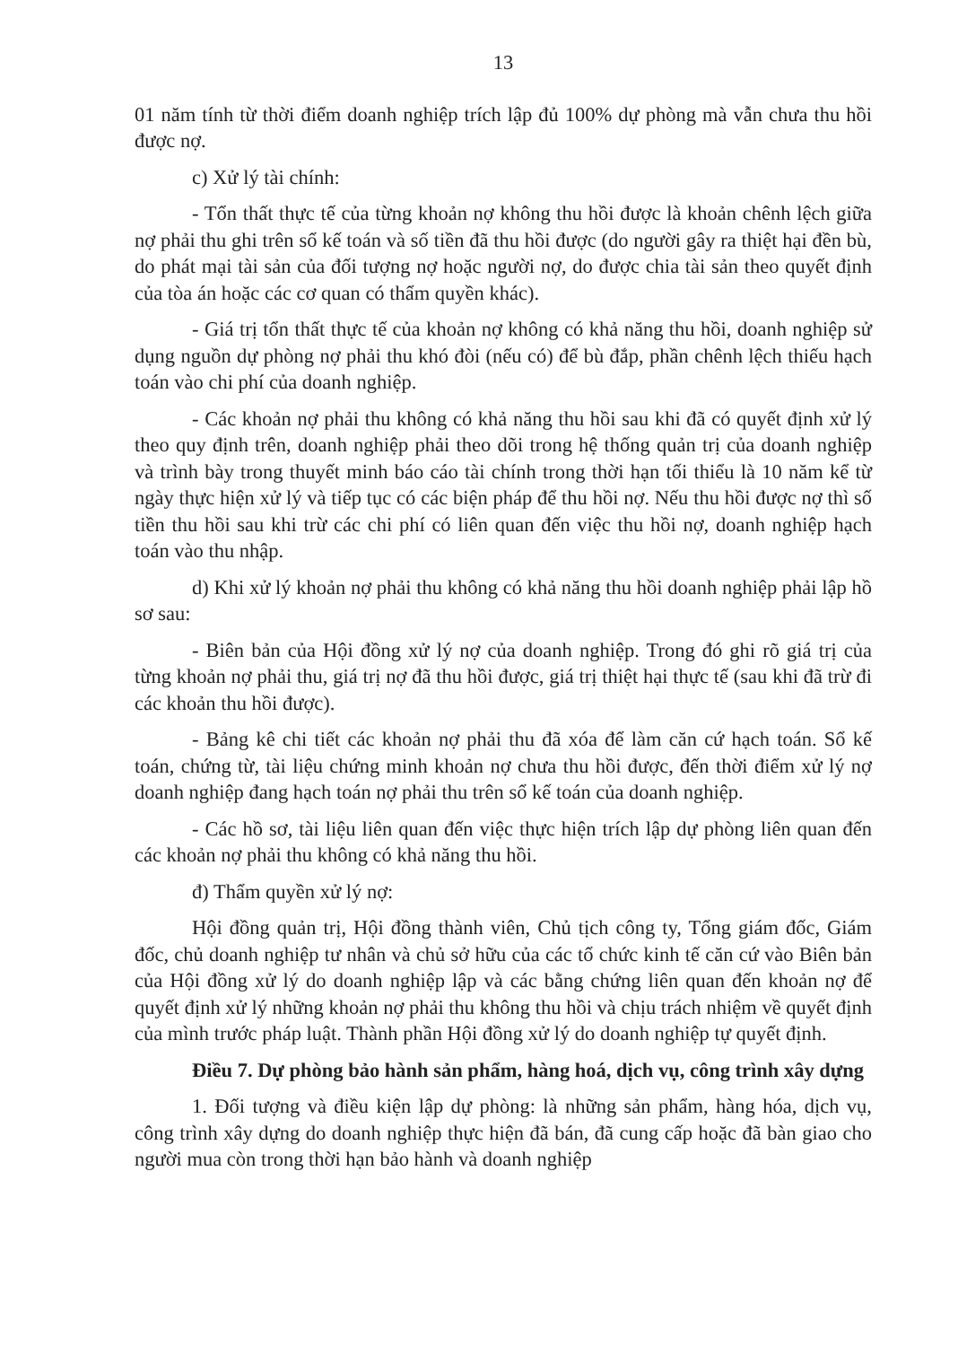13
01 năm tính từ thời điểm doanh nghiệp trích lập đủ 100% dự phòng mà vẫn chưa thu hồi được nợ.
c) Xử lý tài chính:
- Tổn thất thực tế của từng khoản nợ không thu hồi được là khoản chênh lệch giữa nợ phải thu ghi trên sổ kế toán và số tiền đã thu hồi được (do người gây ra thiệt hại đền bù, do phát mại tài sản của đối tượng nợ hoặc người nợ, do được chia tài sản theo quyết định của tòa án hoặc các cơ quan có thẩm quyền khác).
- Giá trị tổn thất thực tế của khoản nợ không có khả năng thu hồi, doanh nghiệp sử dụng nguồn dự phòng nợ phải thu khó đòi (nếu có) để bù đắp, phần chênh lệch thiếu hạch toán vào chi phí của doanh nghiệp.
- Các khoản nợ phải thu không có khả năng thu hồi sau khi đã có quyết định xử lý theo quy định trên, doanh nghiệp phải theo dõi trong hệ thống quản trị của doanh nghiệp và trình bày trong thuyết minh báo cáo tài chính trong thời hạn tối thiểu là 10 năm kể từ ngày thực hiện xử lý và tiếp tục có các biện pháp để thu hồi nợ. Nếu thu hồi được nợ thì số tiền thu hồi sau khi trừ các chi phí có liên quan đến việc thu hồi nợ, doanh nghiệp hạch toán vào thu nhập.
d) Khi xử lý khoản nợ phải thu không có khả năng thu hồi doanh nghiệp phải lập hồ sơ sau:
- Biên bản của Hội đồng xử lý nợ của doanh nghiệp. Trong đó ghi rõ giá trị của từng khoản nợ phải thu, giá trị nợ đã thu hồi được, giá trị thiệt hại thực tế (sau khi đã trừ đi các khoản thu hồi được).
- Bảng kê chi tiết các khoản nợ phải thu đã xóa để làm căn cứ hạch toán. Sổ kế toán, chứng từ, tài liệu chứng minh khoản nợ chưa thu hồi được, đến thời điểm xử lý nợ doanh nghiệp đang hạch toán nợ phải thu trên sổ kế toán của doanh nghiệp.
- Các hồ sơ, tài liệu liên quan đến việc thực hiện trích lập dự phòng liên quan đến các khoản nợ phải thu không có khả năng thu hồi.
đ) Thẩm quyền xử lý nợ:
Hội đồng quản trị, Hội đồng thành viên, Chủ tịch công ty, Tổng giám đốc, Giám đốc, chủ doanh nghiệp tư nhân và chủ sở hữu của các tổ chức kinh tế căn cứ vào Biên bản của Hội đồng xử lý do doanh nghiệp lập và các bằng chứng liên quan đến khoản nợ để quyết định xử lý những khoản nợ phải thu không thu hồi và chịu trách nhiệm về quyết định của mình trước pháp luật. Thành phần Hội đồng xử lý do doanh nghiệp tự quyết định.
Điều 7. Dự phòng bảo hành sản phẩm, hàng hoá, dịch vụ, công trình xây dựng
1. Đối tượng và điều kiện lập dự phòng: là những sản phẩm, hàng hóa, dịch vụ, công trình xây dựng do doanh nghiệp thực hiện đã bán, đã cung cấp hoặc đã bàn giao cho người mua còn trong thời hạn bảo hành và doanh nghiệp